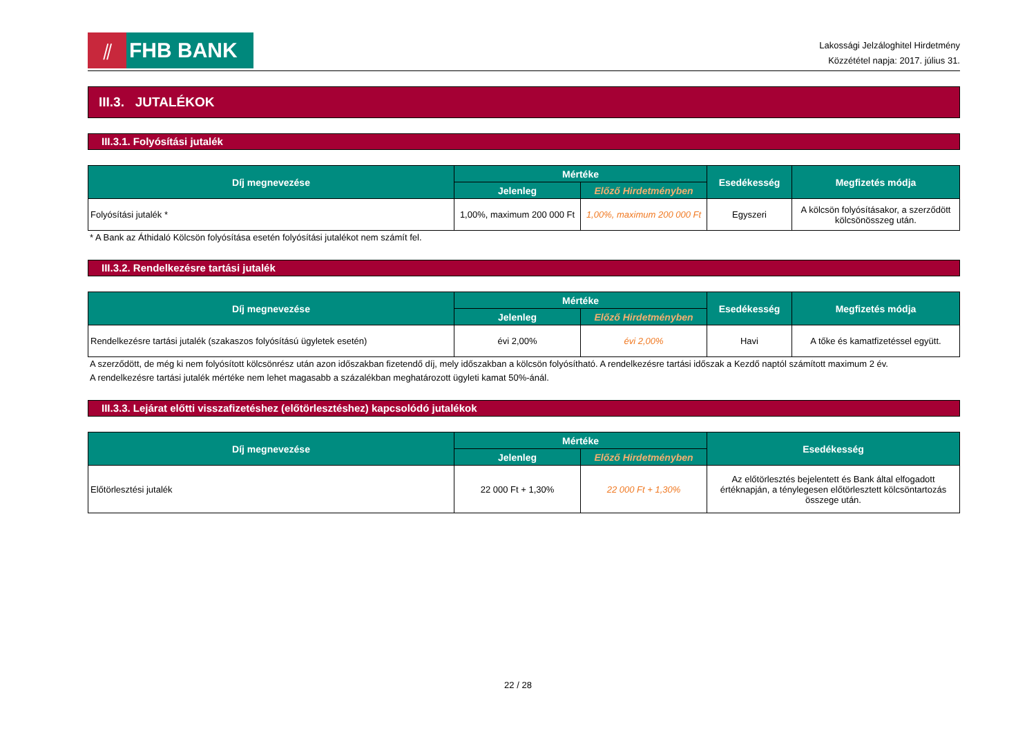⫽
FHB BANK
Lakossági Jelzáloghitel Hirdetmény
Közzététel napja: 2017. július 31.
III.3. JUTALÉKOK
III.3.1. Folyósítási jutalék
| Díj megnevezése | Mértéke | | Esedékesség | Megfizetés módja |
| --- | --- | --- | --- | --- |
| | Jelenleg | Előző Hirdetményben | | |
| Folyósítási jutalék * | 1,00%, maximum 200 000 Ft | 1,00%, maximum 200 000 Ft | Egyszeri | A kölcsön folyósításakor, a szerződött kölcsönösszeg után. |
* A Bank az Áthidaló Kölcsön folyósítása esetén folyósítási jutalékot nem számít fel.
III.3.2. Rendelkezésre tartási jutalék
| Díj megnevezése | Mértéke | | Esedékesség | Megfizetés módja |
| --- | --- | --- | --- | --- |
| | Jelenleg | Előző Hirdetményben | | |
| Rendelkezésre tartási jutalék (szakaszos folyósítású ügyletek esetén) | évi 2,00% | évi 2,00% | Havi | A tőke és kamatfizetéssel együtt. |
A szerződött, de még ki nem folyósított kölcsönrész után azon időszakban fizetendő díj, mely időszakban a kölcsön folyósítható. A rendelkezésre tartási időszak a Kezdő naptól számított maximum 2 év.
A rendelkezésre tartási jutalék mértéke nem lehet magasabb a százalékban meghatározott ügyleti kamat 50%-ánál.
III.3.3. Lejárat előtti visszafizetéshez (előtörlesztéshez) kapcsolódó jutalékok
| Díj megnevezése | Mértéke | | Esedékesség |
| --- | --- | --- | --- |
| | Jelenleg | Előző Hirdetményben | |
| Előtörlesztési jutalék | 22 000 Ft + 1,30% | 22 000 Ft + 1,30% | Az előtörlesztés bejelentett és Bank által elfogadott értéknapján, a ténylegesen előtörlesztett kölcsöntartozás összege után. |
22 / 28